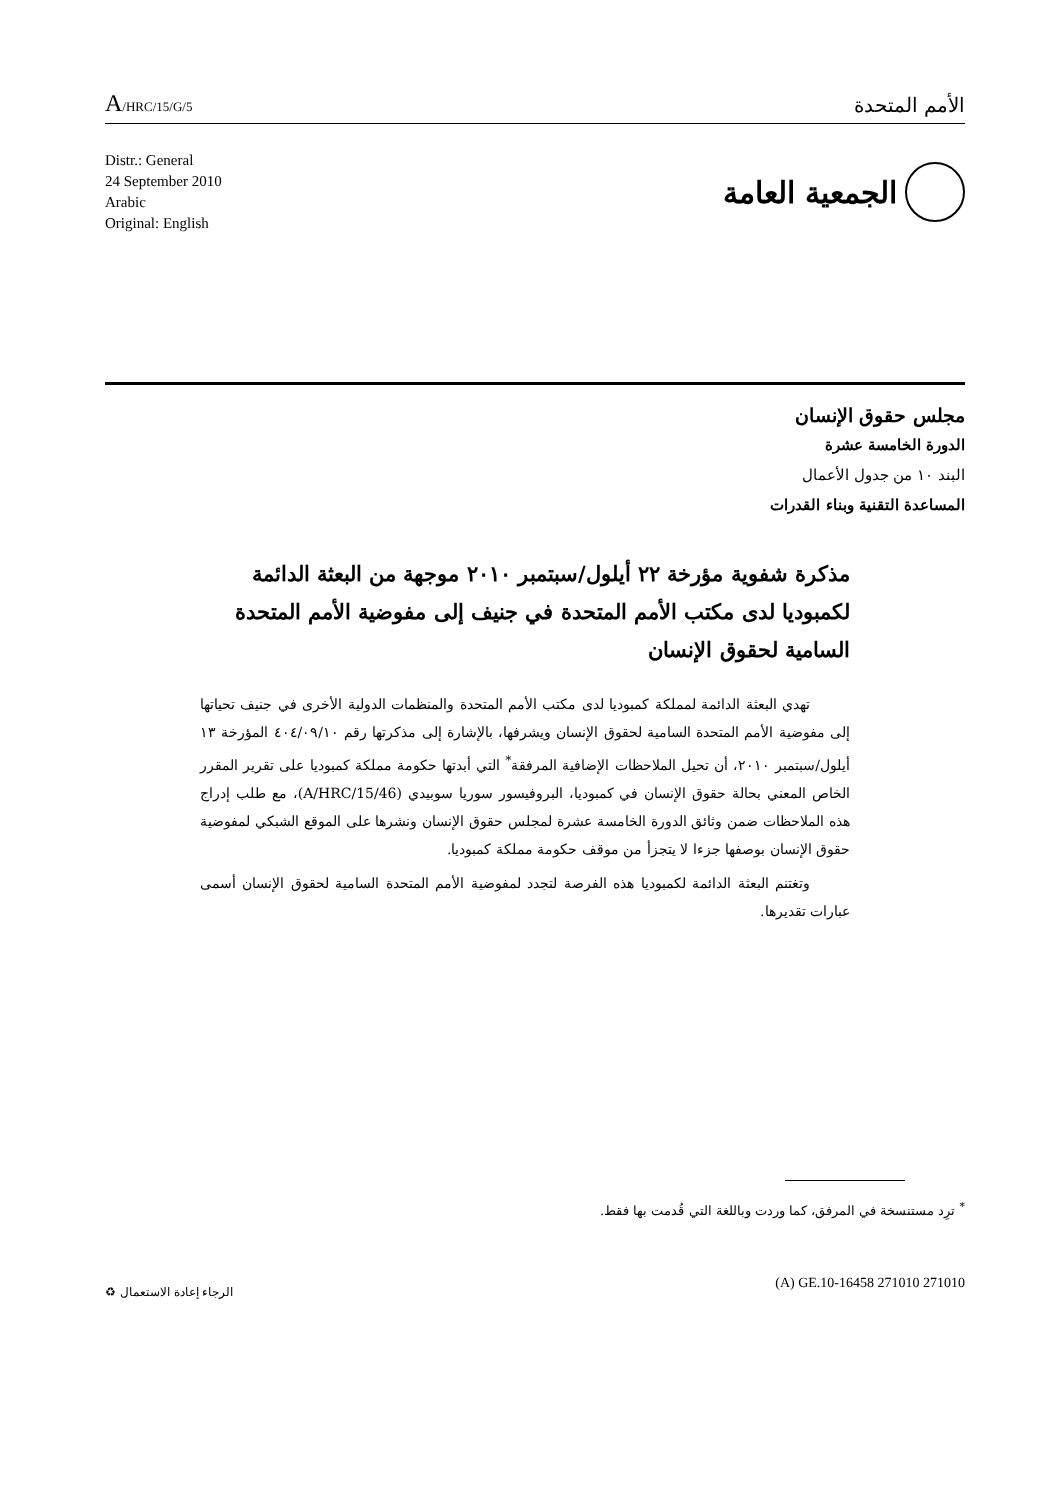A/HRC/15/G/5
الأمم المتحدة
Distr.: General
24 September 2010
Arabic
Original: English
الجمعية العامة
مجلس حقوق الإنسان
الدورة الخامسة عشرة
البند ١٠ من جدول الأعمال
المساعدة التقنية وبناء القدرات
مذكرة شفوية مؤرخة ٢٢ أيلول/سبتمبر ٢٠١٠ موجهة من البعثة الدائمة لكمبوديا لدى مكتب الأمم المتحدة في جنيف إلى مفوضية الأمم المتحدة السامية لحقوق الإنسان
تهدي البعثة الدائمة لمملكة كمبوديا لدى مكتب الأمم المتحدة والمنظمات الدولية الأخرى في جنيف تحياتها إلى مفوضية الأمم المتحدة السامية لحقوق الإنسان ويشرفها، بالإشارة إلى مذكرتها رقم ٤٠٤/٠٩/١٠ المؤرخة ١٣ أيلول/سبتمبر ٢٠١٠، أن تحيل الملاحظات الإضافية المرفقة<sup>*</sup> التي أبدتها حكومة مملكة كمبوديا على تقرير المقرر الخاص المعني بحالة حقوق الإنسان في كمبوديا، البروفيسور سوريا سوبيدي (A/HRC/15/46)، مع طلب إدراج هذه الملاحظات ضمن وثائق الدورة الخامسة عشرة لمجلس حقوق الإنسان ونشرها على الموقع الشبكي لمفوضية حقوق الإنسان بوصفها جزءا لا يتجزأ من موقف حكومة مملكة كمبوديا.
وتغتنم البعثة الدائمة لكمبوديا هذه الفرصة لتجدد لمفوضية الأمم المتحدة السامية لحقوق الإنسان أسمى عبارات تقديرها.
<sup>*</sup> ترِد مستنسخة في المرفق، كما وردت وباللغة التي قُدمت بها فقط.
(A) GE.10-16458 271010 271010
الرجاء إعادة الاستعمال ♻